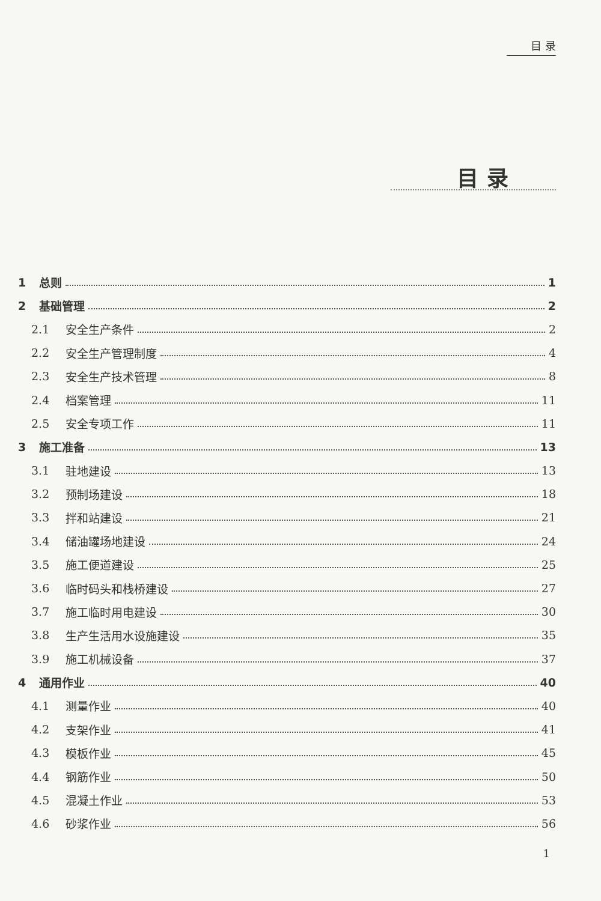目 录
目录
1 总则 1
2 基础管理 2
2.1 安全生产条件 2
2.2 安全生产管理制度 4
2.3 安全生产技术管理 8
2.4 档案管理 11
2.5 安全专项工作 11
3 施工准备 13
3.1 驻地建设 13
3.2 预制场建设 18
3.3 拌和站建设 21
3.4 储油罐场地建设 24
3.5 施工便道建设 25
3.6 临时码头和栈桥建设 27
3.7 施工临时用电建设 30
3.8 生产生活用水设施建设 35
3.9 施工机械设备 37
4 通用作业 40
4.1 测量作业 40
4.2 支架作业 41
4.3 模板作业 45
4.4 钢筋作业 50
4.5 混凝土作业 53
4.6 砂浆作业 56
1